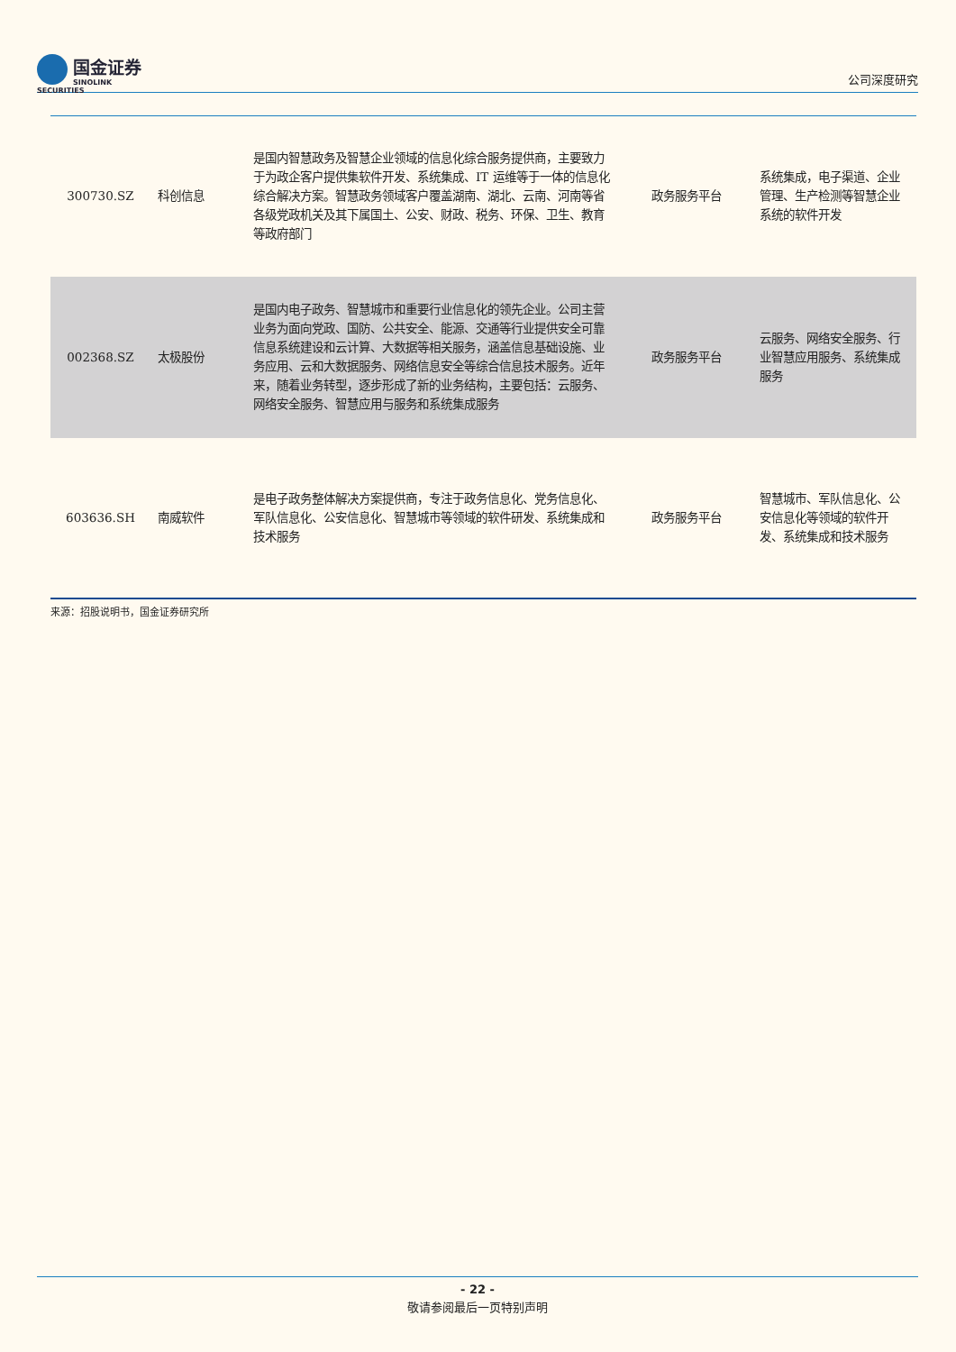国金证券
SINOLINK SECURITIES
公司深度研究
| 300730.SZ | 科创信息 | 是国内智慧政务及智慧企业领域的信息化综合服务提供商，主要致力于为政企客户提供集软件开发、系统集成、IT 运维等于一体的信息化综合解决方案。智慧政务领域客户覆盖湖南、湖北、云南、河南等省各级党政机关及其下属国土、公安、财政、税务、环保、卫生、教育等政府部门 | 政务服务平台 | 系统集成，电子渠道、企业管理、生产检测等智慧企业系统的软件开发 |
| 002368.SZ | 太极股份 | 是国内电子政务、智慧城市和重要行业信息化的领先企业。公司主营业务为面向党政、国防、公共安全、能源、交通等行业提供安全可靠信息系统建设和云计算、大数据等相关服务，涵盖信息基础设施、业务应用、云和大数据服务、网络信息安全等综合信息技术服务。近年来，随着业务转型，逐步形成了新的业务结构，主要包括：云服务、网络安全服务、智慧应用与服务和系统集成服务 | 政务服务平台 | 云服务、网络安全服务、行业智慧应用服务、系统集成服务 |
| 603636.SH | 南威软件 | 是电子政务整体解决方案提供商，专注于政务信息化、党务信息化、军队信息化、公安信息化、智慧城市等领域的软件研发、系统集成和技术服务 | 政务服务平台 | 智慧城市、军队信息化、公安信息化等领域的软件开发、系统集成和技术服务 |
来源：招股说明书，国金证券研究所
- 22 -
敬请参阅最后一页特别声明